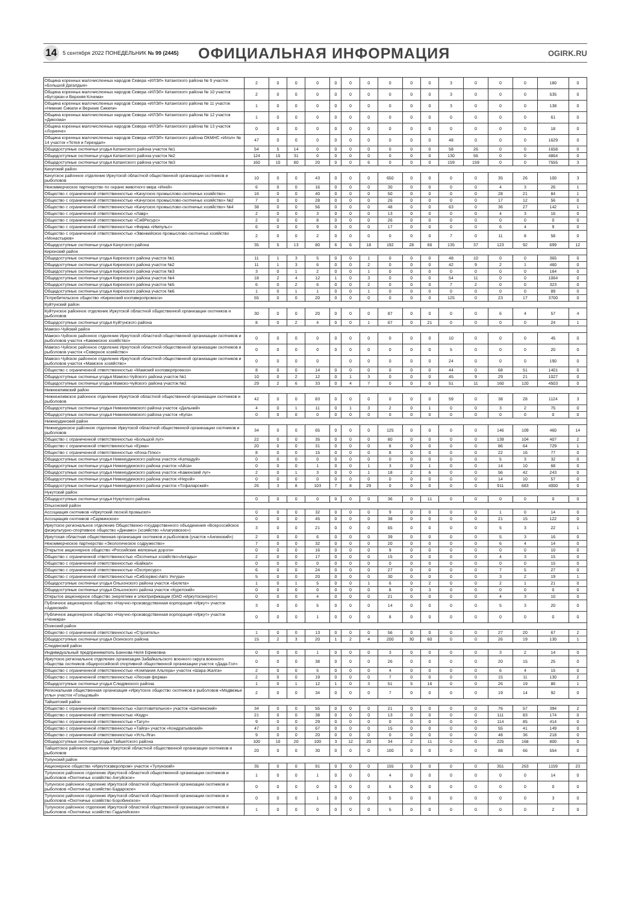14
5 сентября 2022 ПОНЕДЕЛЬНИК № 99 (2445)
ОФИЦИАЛЬНАЯ ИНФОРМАЦИЯ
OGIRK.RU
| Община коренных малочисленных народов Севера «ИЛЭЛ» Катангского района № 9 участок «Большой Дагалдын» | 2 | 0 | 0 | 0 | 0 | 0 | 0 | 0 | 0 | 0 | 3 | 0 | 0 | 0 | 180 | 0 |
| Община коренных малочисленных народов Севера «ИЛЭЛ» Катангского района № 10 участок «Бугоркан и Верхняя Кочема» | 2 | 0 | 0 | 0 | 0 | 0 | 0 | 0 | 0 | 0 | 3 | 0 | 0 | 0 | 535 | 0 |
| Община коренных малочисленных народов Севера «ИЛЭЛ» Катангского района № 11 участок «Нижние Сикили и Верхние Сикили» | 1 | 0 | 0 | 0 | 0 | 0 | 0 | 0 | 0 | 0 | 3 | 0 | 0 | 0 | 138 | 0 |
| Община коренных малочисленных народов Севера «ИЛЭЛ» Катангского района № 12 участок «Дикосма» | 1 | 0 | 0 | 0 | 0 | 0 | 0 | 0 | 0 | 0 | 0 | 0 | 0 | 0 | 61 | 0 |
| Община коренных малочисленных народов Севера «ИЛЭЛ» Катангского района № 13 участок «Лоринче» | 0 | 0 | 0 | 0 | 0 | 0 | 0 | 0 | 0 | 0 | 0 | 0 | 0 | 0 | 18 | 0 |
| Община коренных малочисленных народов Севера «ИЛЭЛ» Катангского района ОКМНС «Илэл» № 14 участок «Тетея и Гирендал» | 47 | 0 | 0 | 0 | 0 | 0 | 0 | 0 | 0 | 0 | 48 | 0 | 0 | 0 | 1629 | 0 |
| Общедоступные охотничьи угодья Катангского района участок №1 | 54 | 5 | 14 | 0 | 0 | 0 | 0 | 0 | 0 | 0 | 58 | 26 | 0 | 0 | 1658 | 0 |
| Общедоступные охотничьи угодья Катангского района участок №2 | 124 | 15 | 31 | 0 | 0 | 0 | 0 | 0 | 0 | 0 | 130 | 56 | 0 | 0 | 4864 | 0 |
| Общедоступные охотничьи угодья Катангского района участок №3 | 160 | 10 | 80 | 20 | 0 | 0 | 6 | 0 | 0 | 0 | 159 | 159 | 0 | 0 | 7555 | 3 |
| Качугский район | | | | | | | | | | | | | | | | |
| Качугское районное отделение Иркутской областной общественной организации охотников и рыболовов | 10 | 0 | 0 | 43 | 0 | 0 | 0 | 650 | 0 | 0 | 0 | 0 | 35 | 26 | 100 | 3 |
| Некоммерческое партнерство по охране животного мира «Иней» | 6 | 0 | 0 | 16 | 0 | 0 | 0 | 30 | 0 | 0 | 0 | 0 | 4 | 3 | 26 | 1 |
| Общество с ограниченной ответственностью «Качугское промыслово-охотничье хозяйство» | 16 | 0 | 0 | 40 | 0 | 0 | 0 | 50 | 0 | 0 | 0 | 0 | 28 | 21 | 84 | 1 |
| Общество с ограниченной ответственностью «Качугское промыслово-охотничье хозяйство» №2 | 7 | 0 | 0 | 28 | 0 | 0 | 0 | 26 | 0 | 0 | 0 | 0 | 17 | 12 | 56 | 0 |
| Общество с ограниченной ответственностью «Качугское промыслово-охотничье хозяйство» №4 | 38 | 0 | 0 | 56 | 0 | 0 | 0 | 48 | 0 | 0 | 63 | 0 | 36 | 27 | 142 | 1 |
| Общество с ограниченной ответственностью «Лавр» | 2 | 0 | 0 | 3 | 0 | 0 | 0 | 13 | 0 | 0 | 0 | 0 | 4 | 3 | 16 | 0 |
| Общество с ограниченной ответственностью «СибРесурс» | 2 | 0 | 0 | 8 | 0 | 0 | 0 | 26 | 0 | 0 | 0 | 0 | 0 | 0 | 0 | 0 |
| Общество с ограниченной ответственностью «Фирма «Импульс» | 6 | 0 | 0 | 9 | 0 | 0 | 0 | 17 | 0 | 0 | 0 | 0 | 6 | 4 | 9 | 0 |
| Общество с ограниченной ответственностью «Эвенкийское промыслово-охотничье хозяйство «Монастырев» | 2 | 0 | 0 | 2 | 0 | 0 | 0 | 0 | 0 | 0 | 7 | 0 | 11 | 8 | 58 | 0 |
| Общедоступные охотничьи угодья Качугского района | 35 | 5 | 13 | 80 | 6 | 6 | 18 | 192 | 28 | 66 | 135 | 37 | 123 | 92 | 699 | 12 |
| Киренский район | | | | | | | | | | | | | | | | |
| Общедоступные охотничьи угодья Киренского района участок №1 | 11 | 1 | 3 | 5 | 0 | 0 | 1 | 0 | 0 | 0 | 48 | 10 | 0 | 0 | 365 | 0 |
| Общедоступные охотничьи угодья Киренского района участок №2 | 11 | 1 | 3 | 6 | 0 | 0 | 2 | 0 | 0 | 0 | 42 | 9 | 2 | 1 | 460 | 0 |
| Общедоступные охотничьи угодья Киренского района участок №3 | 3 | 0 | 1 | 2 | 0 | 0 | 1 | 0 | 0 | 0 | 0 | 0 | 0 | 0 | 164 | 0 |
| Общедоступные охотничьи угодья Киренского района участок №4 | 18 | 2 | 4 | 12 | 1 | 0 | 3 | 0 | 0 | 0 | 54 | 11 | 0 | 0 | 1064 | 0 |
| Общедоступные охотничьи угодья Киренского района участок №5 | 6 | 0 | 2 | 6 | 0 | 0 | 2 | 0 | 0 | 0 | 7 | 2 | 0 | 0 | 323 | 0 |
| Общедоступные охотничьи угодья Киренского района участок №6 | 1 | 0 | 1 | 1 | 0 | 0 | 1 | 0 | 0 | 0 | 0 | 0 | 0 | 0 | 89 | 0 |
| Потребительское общество «Киренский коопзверопромхоз» | 55 | 0 | 0 | 20 | 0 | 0 | 0 | 0 | 0 | 0 | 125 | 0 | 23 | 17 | 3700 | 0 |
| Куйтунский район | | | | | | | | | | | | | | | | |
| Куйтунское районное отделение Иркутской областной общественной организации охотников и рыболовов | 30 | 0 | 0 | 20 | 0 | 0 | 0 | 87 | 0 | 0 | 0 | 0 | 6 | 4 | 57 | 4 |
| Общедоступные охотничьи угодья Куйтунского района | 8 | 0 | 2 | 4 | 0 | 0 | 1 | 67 | 0 | 21 | 0 | 0 | 0 | 0 | 24 | 1 |
| Мамско-Чуйский район | | | | | | | | | | | | | | | | |
| Мамско-Чуйское районное отделение Иркутской областной общественной организации охотников и рыболовов участок «Камжиское хозяйство» | 0 | 0 | 0 | 0 | 0 | 0 | 0 | 0 | 0 | 0 | 10 | 0 | 0 | 0 | 45 | 0 |
| Мамско-Чуйское районное отделение Иркутской областной общественной организации охотников и рыболовов участок «Северное хозяйство» | 0 | 0 | 0 | 0 | 0 | 0 | 0 | 0 | 0 | 0 | 5 | 0 | 0 | 0 | 20 | 0 |
| Мамско-Чуйское районное отделение Иркутской областной общественной организации охотников и рыболовов участок «Мамское хозяйство» | 0 | 0 | 0 | 0 | | 0 | 0 | 0 | 0 | 0 | 24 | 0 | 0 | 0 | 190 | 0 |
| Общество с ограниченной ответственностью «Мамский коопзверпромхоз» | 8 | 0 | 0 | 14 | 0 | 0 | 0 | 0 | 0 | 0 | 44 | 0 | 68 | 51 | 1401 | 0 |
| Общедоступные охотничьи угодья Мамско-Чуйского района участок №1 | 10 | 0 | 2 | 12 | 0 | 1 | 3 | 0 | 0 | 0 | 45 | 9 | 29 | 21 | 1027 | 0 |
| Общедоступные охотничьи угодья Мамско-Чуйского района участок №2 | 29 | 2 | 6 | 33 | 0 | 4 | 7 | 0 | 0 | 0 | 51 | 11 | 160 | 120 | 4503 | 0 |
| Нижнеилимский район | | | | | | | | | | | | | | | | |
| Нижнеилимское районное отделение Иркутской областной общественной организации охотников и рыболовов | 42 | 0 | 0 | 83 | 0 | 0 | 0 | 0 | 0 | 0 | 59 | 0 | 38 | 28 | 1124 | 3 |
| Общедоступные охотничьи угодья Нижнеилимского района участок «Дальний» | 4 | 0 | 1 | 11 | 0 | 1 | 3 | 2 | 0 | 1 | 0 | 0 | 3 | 2 | 75 | 0 |
| Общедоступные охотничьи угодья Нижнеилимского района участок «Купа» | 0 | 0 | 0 | 0 | 0 | 0 | 0 | 0 | 0 | 0 | 0 | 0 | 0 | 0 | 0 | 0 |
| Нижнеудинский район | | | | | | | | | | | | | | | | |
| Нижнеудинское районное отделение Иркутской областной общественной организации охотников и рыболовов | 34 | 0 | 0 | 65 | 0 | 0 | 0 | 125 | 0 | 0 | 0 | 0 | 146 | 109 | 460 | 14 |
| Общество с ограниченной ответственностью «Большой луг» | 22 | 0 | 0 | 35 | 0 | 0 | 0 | 80 | 0 | 0 | 0 | 0 | 139 | 104 | 407 | 2 |
| Общество с ограниченной ответственностью «Ерма» | 20 | 0 | 0 | 31 | 0 | 0 | 0 | 8 | 0 | 0 | 0 | 0 | 86 | 64 | 729 | 1 |
| Общество с ограниченной ответственностью «Иона-Плюс» | 8 | 0 | 0 | 15 | 0 | 0 | 0 | 8 | 0 | 0 | 0 | 0 | 22 | 16 | 77 | 0 |
| Общедоступные охотничьи угодья Нижнеудинского района участок «Каткадуй» | 0 | 0 | 0 | 0 | 0 | 0 | 0 | 0 | 0 | 0 | 0 | 0 | 5 | 3 | 32 | 0 |
| Общедоступные охотничьи угодья Нижнеудинского района участок «Айса» | 0 | 0 | 0 | 1 | 0 | 0 | 1 | 3 | 0 | 1 | 0 | 0 | 14 | 10 | 68 | 0 |
| Общедоступные охотничьи угодья Нижнеудинского района участок «Каменский луг» | 2 | 0 | 1 | 3 | 0 | 0 | 1 | 18 | 2 | 6 | 0 | 0 | 56 | 42 | 243 | 0 |
| Общедоступные охотничьи угодья Нижнеудинского района участок «Нерой» | 0 | 0 | 0 | 0 | 0 | 0 | 0 | 0 | 0 | 0 | 0 | 0 | 14 | 10 | 57 | 0 |
| Общедоступные охотничьи угодья Нижнеудинского района участок «Тофаларский» | 26 | 3 | 8 | 103 | 7 | 8 | 29 | 0 | 0 | 0 | 0 | 0 | 911 | 683 | 4000 | 0 |
| Нукутский район | | | | | | | | | | | | | | | | |
| Общедоступные охотничьи угодья Нукутского района | 0 | 0 | 0 | 0 | 0 | 0 | 0 | 36 | 0 | 11 | 0 | 0 | 0 | 0 | 0 | 0 |
| Ольхонский район | | | | | | | | | | | | | | | | |
| Ассоциация охотников «Иркутский лесной промысел» | 0 | 0 | 0 | 32 | 0 | 0 | 0 | 9 | 0 | 0 | 0 | 0 | 1 | 0 | 14 | 0 |
| Ассоциация охотников «Сарминское» | 0 | 0 | 0 | 45 | 0 | 0 | 0 | 38 | 0 | 0 | 0 | 0 | 21 | 15 | 122 | 0 |
| Иркутское региональное отделение Общественно-государственного объединения «Всероссийское физкультурно-спортивное общество «Динамо» (хозяйство «Алагуевское») | 3 | 0 | 0 | 21 | 0 | 0 | 0 | 65 | 0 | 0 | 0 | 0 | 5 | 3 | 22 | 1 |
| Иркутская областная общественная организация охотников и рыболовов (участок «Ангинский») | 2 | 0 | 0 | 6 | 0 | 0 | 0 | 39 | 0 | 0 | 0 | 0 | 5 | 3 | 16 | 0 |
| Некоммерческое партнерство «Экологическое содружество» | 7 | 0 | 0 | 32 | 0 | 0 | 0 | 20 | 0 | 0 | 0 | 0 | 6 | 4 | 14 | 0 |
| Открытое акционерное общество «Российские железные дороги» | 0 | 0 | 0 | 16 | 0 | 0 | 0 | 9 | 0 | 0 | 0 | 0 | 0 | 0 | 10 | 0 |
| Общество с ограниченной ответственностью «Охотничье хозяйство»Ангады» | 2 | 0 | 0 | 17 | 0 | 0 | 0 | 15 | 0 | 0 | 0 | 0 | 4 | 3 | 15 | 0 |
| Общество с ограниченной ответственностью «Байкал» | 0 | 0 | 0 | 0 | 0 | 0 | 0 | 0 | 0 | 0 | 0 | 0 | 0 | 0 | 15 | 0 |
| Общество с ограниченной ответственностью «Охотресурс» | 6 | 0 | 0 | 24 | 0 | 0 | 0 | 27 | 0 | 0 | 0 | 0 | 7 | 5 | 27 | 0 |
| Общество с ограниченной ответственностью «Сибсервис-Авто Унгура» | 5 | 0 | 0 | 20 | 0 | 0 | 0 | 30 | 0 | 0 | 0 | 0 | 3 | 2 | 19 | 1 |
| Общедоступные охотничьи угодья Ольхонского района участок «Белета» | 1 | 0 | 1 | 5 | 0 | 0 | 1 | 6 | 0 | 2 | 0 | 0 | 2 | 1 | 21 | 0 |
| Общедоступные охотничьи угодья Ольхонского района участок «Куретский» | 0 | 0 | 0 | 0 | 0 | 0 | 0 | 8 | 0 | 3 | 0 | 0 | 0 | 0 | 0 | 0 |
| Открытое акционерное общество энергетики и электрификации (ОАО «Иркутскэнерго») | 0 | 0 | 0 | 4 | 0 | 0 | 0 | 21 | 0 | 0 | 0 | 0 | 4 | 3 | 10 | 0 |
| Публичное акционерное общество «Научно-производственная корпорация «Иркут» участок «Адинский» | 3 | 0 | 0 | 5 | 0 | 0 | 0 | 14 | 0 | 0 | 0 | 0 | 5 | 3 | 20 | 0 |
| Публичное акционерное общество «Научно-производственная корпорация «Иркут» участок «Ченкира» | 0 | 0 | 0 | 1 | 0 | 0 | 0 | 8 | 0 | 0 | 0 | 0 | 0 | 0 | 0 | 0 |
| Осинский район | | | | | | | | | | | | | | | | |
| Общество с ограниченной ответственностью «Строитель» | 1 | 0 | 0 | 13 | 0 | 0 | 0 | 56 | 0 | 0 | 0 | 0 | 27 | 20 | 67 | 2 |
| Общедоступные охотничьи угодья Осинского района | 15 | 2 | 3 | 20 | 1 | 2 | 4 | 200 | 30 | 60 | 0 | 0 | 26 | 19 | 130 | 1 |
| Слюдянский район | | | | | | | | | | | | | | | | |
| Индивидуальный предприниматель Баннова Неля Ефимовна | 0 | 0 | 0 | 1 | 0 | 0 | 0 | 3 | 0 | 0 | 0 | 0 | 3 | 2 | 14 | 0 |
| Иркутское региональное отделение организации Забайкальского военного округа военного общества охотников общероссийской спортивной общественной организации участок «Дада-Гол» | 0 | 0 | 0 | 38 | 0 | 0 | 0 | 26 | 0 | 0 | 0 | 0 | 20 | 15 | 25 | 0 |
| Общество с ограниченной ответственностью «Компания Альтера» участок «Шара-Жалга» | 2 | 0 | 0 | 5 | 0 | 0 | 0 | 4 | 0 | 0 | 0 | 0 | 6 | 4 | 15 | 0 |
| Общество с ограниченной ответственностью «Лесная ферма» | 2 | 0 | 0 | 19 | 0 | 0 | 0 | 7 | 0 | 0 | 0 | 0 | 15 | 11 | 130 | 2 |
| Общедоступные охотничьи угодья Слюдянского района | 1 | 0 | 1 | 12 | 1 | 0 | 3 | 51 | 5 | 16 | 0 | 0 | 26 | 19 | 86 | 1 |
| Региональная общественная организация «Иркутское общество охотников и рыболовов «Медвежьи углы» участок «Гольцовый» | 2 | 0 | 0 | 34 | 0 | 0 | 0 | 7 | 0 | 0 | 0 | 0 | 19 | 14 | 92 | 0 |
| Тайшетский район | | | | | | | | | | | | | | | | |
| Общество с ограниченной ответственностью «Заготовительное» участок «Шиткинский» | 34 | 0 | 0 | 55 | 0 | 0 | 0 | 21 | 0 | 0 | 0 | 0 | 76 | 57 | 394 | 2 |
| Общество с ограниченной ответственностью «Кедр» | 21 | 0 | 0 | 38 | 0 | 0 | 0 | 13 | 0 | 0 | 0 | 0 | 111 | 83 | 174 | 0 |
| Общество с ограниченной ответственностью «Тагул» | 9 | 0 | 0 | 29 | 0 | 0 | 0 | 0 | 0 | 0 | 0 | 0 | 114 | 85 | 414 | 0 |
| Общество с ограниченной ответственностью «Тайга» участок «Кондратьевский» | 47 | 0 | 0 | 67 | 0 | 0 | 0 | 15 | 0 | 0 | 0 | 0 | 55 | 41 | 149 | 0 |
| Общество с ограниченной ответственностью «Усть-Яга» | 9 | 0 | 0 | 20 | 0 | 0 | 0 | 0 | 0 | 0 | 0 | 0 | 48 | 36 | 218 | 0 |
| Общедоступные охотничьи угодья Тайшетского района | 100 | 10 | 20 | 100 | 3 | 12 | 20 | 34 | 2 | 11 | 0 | 0 | 225 | 168 | 800 | 0 |
| Тайшетское районное отделение Иркутской областной общественной организации охотников и рыболовов | 20 | 0 | 0 | 30 | 0 | 0 | 0 | 100 | 0 | 0 | 0 | 0 | 88 | 66 | 554 | 0 |
| Тулунский район | | | | | | | | | | | | | | | | |
| Акционерное общество «Иркутскзверопром» участок «Тулунский» | 35 | 0 | 0 | 91 | 0 | 0 | 0 | 155 | 0 | 0 | 0 | 0 | 351 | 263 | 1159 | 23 |
| Тулунское районное отделение Иркутской областной общественной организации охотников и рыболовов «Охотничье хозяйство Ангуйское» | 1 | 0 | 0 | 1 | 0 | 0 | 0 | 4 | 0 | 0 | 0 | 0 | 0 | 0 | 14 | 0 |
| Тулунское районное отделение Иркутской областной общественной организации охотников и рыболовов «Охотничье хозяйство Бадарское» | 0 | 0 | 0 | 0 | 0 | 0 | 0 | 6 | 0 | 0 | 0 | 0 | 0 | 0 | 0 | 0 |
| Тулунское районное отделение Иркутской областной общественной организации охотников и рыболовов «Охотничье хозяйство Боробинское» | 0 | 0 | 0 | 1 | 0 | 0 | 0 | 5 | 0 | 0 | 0 | 0 | 0 | 0 | 3 | 0 |
| Тулунское районное отделение Иркутской областной общественной организации охотников и рыболовов «Охотничье хозяйство Гадалейское» | 1 | 0 | 0 | 0 | 0 | 0 | 0 | 5 | 0 | 0 | 0 | 0 | 0 | 0 | 2 | 0 |